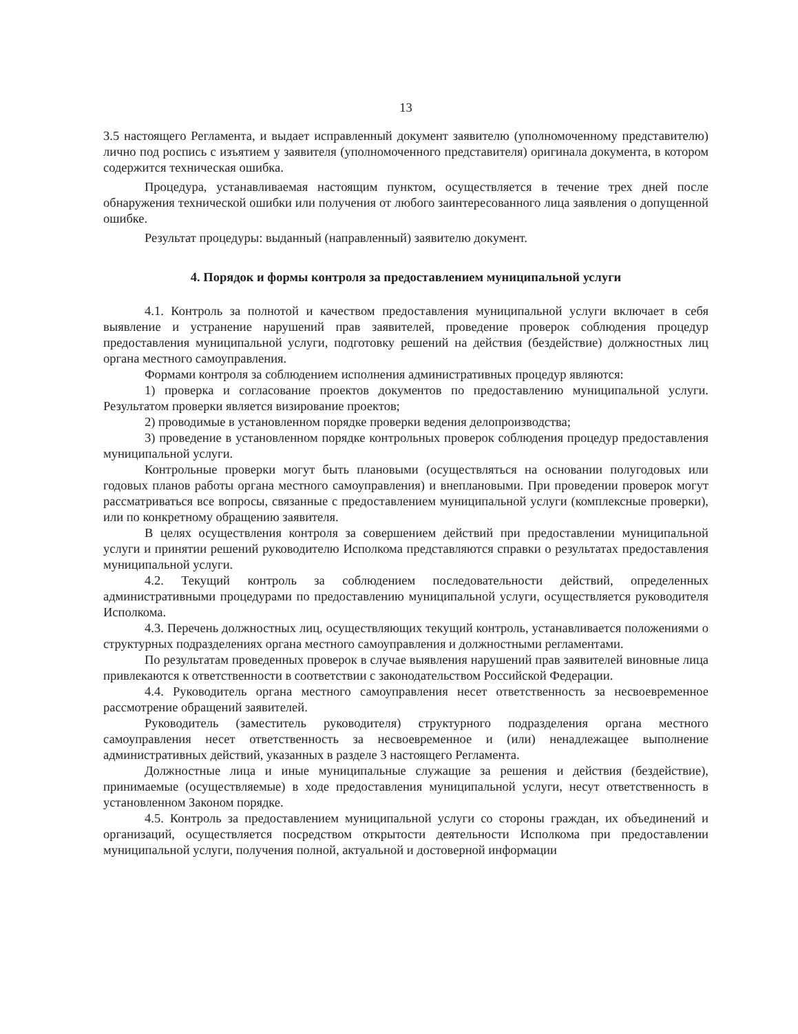13
3.5 настоящего Регламента, и выдает исправленный документ заявителю (уполномоченному представителю) лично под роспись с изъятием у заявителя (уполномоченного представителя) оригинала документа, в котором содержится техническая ошибка.
Процедура, устанавливаемая настоящим пунктом, осуществляется в течение трех дней после обнаружения технической ошибки или получения от любого заинтересованного лица заявления о допущенной ошибке.
Результат процедуры: выданный (направленный) заявителю документ.
4. Порядок и формы контроля за предоставлением муниципальной услуги
4.1. Контроль за полнотой и качеством предоставления муниципальной услуги включает в себя выявление и устранение нарушений прав заявителей, проведение проверок соблюдения процедур предоставления муниципальной услуги, подготовку решений на действия (бездействие) должностных лиц органа местного самоуправления.
Формами контроля за соблюдением исполнения административных процедур являются:
1) проверка и согласование проектов документов по предоставлению муниципальной услуги. Результатом проверки является визирование проектов;
2) проводимые в установленном порядке проверки ведения делопроизводства;
3) проведение в установленном порядке контрольных проверок соблюдения процедур предоставления муниципальной услуги.
Контрольные проверки могут быть плановыми (осуществляться на основании полугодовых или годовых планов работы органа местного самоуправления) и внеплановыми. При проведении проверок могут рассматриваться все вопросы, связанные с предоставлением муниципальной услуги (комплексные проверки), или по конкретному обращению заявителя.
В целях осуществления контроля за совершением действий при предоставлении муниципальной услуги и принятии решений руководителю Исполкома представляются справки о результатах предоставления муниципальной услуги.
4.2. Текущий контроль за соблюдением последовательности действий, определенных административными процедурами по предоставлению муниципальной услуги, осуществляется руководителя Исполкома.
4.3. Перечень должностных лиц, осуществляющих текущий контроль, устанавливается положениями о структурных подразделениях органа местного самоуправления и должностными регламентами.
По результатам проведенных проверок в случае выявления нарушений прав заявителей виновные лица привлекаются к ответственности в соответствии с законодательством Российской Федерации.
4.4. Руководитель органа местного самоуправления несет ответственность за несвоевременное рассмотрение обращений заявителей.
Руководитель (заместитель руководителя) структурного подразделения органа местного самоуправления несет ответственность за несвоевременное и (или) ненадлежащее выполнение административных действий, указанных в разделе 3 настоящего Регламента.
Должностные лица и иные муниципальные служащие за решения и действия (бездействие), принимаемые (осуществляемые) в ходе предоставления муниципальной услуги, несут ответственность в установленном Законом порядке.
4.5. Контроль за предоставлением муниципальной услуги со стороны граждан, их объединений и организаций, осуществляется посредством открытости деятельности Исполкома при предоставлении муниципальной услуги, получения полной, актуальной и достоверной информации